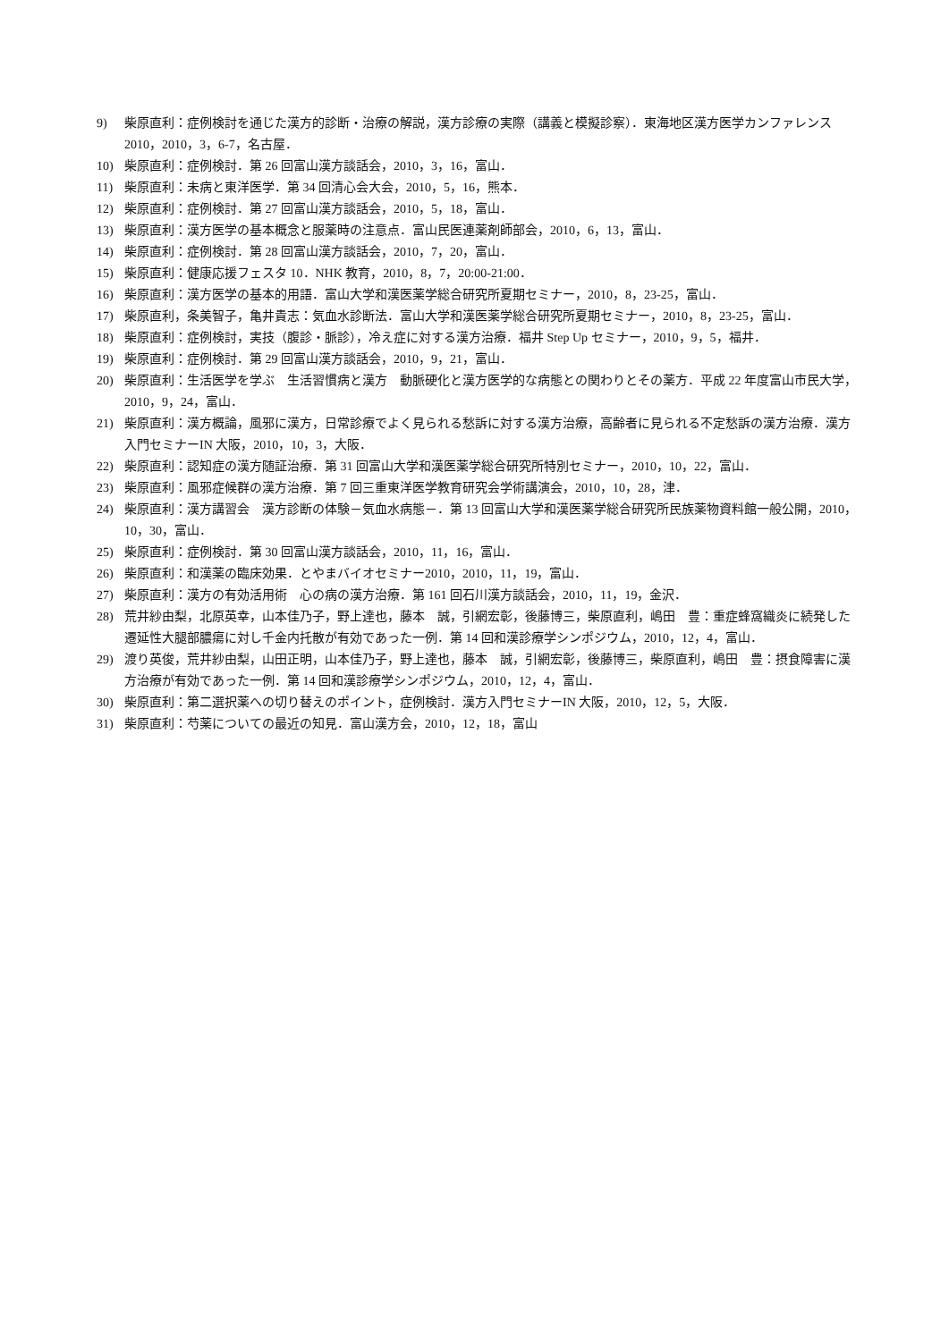9) 柴原直利：症例検討を通じた漢方的診断・治療の解説，漢方診療の実際（講義と模擬診察）．東海地区漢方医学カンファレンス 2010，2010，3，6-7，名古屋．
10) 柴原直利：症例検討．第 26 回富山漢方談話会，2010，3，16，富山．
11) 柴原直利：未病と東洋医学．第 34 回清心会大会，2010，5，16，熊本．
12) 柴原直利：症例検討．第 27 回富山漢方談話会，2010，5，18，富山．
13) 柴原直利：漢方医学の基本概念と服薬時の注意点．富山民医連薬剤師部会，2010，6，13，富山．
14) 柴原直利：症例検討．第 28 回富山漢方談話会，2010，7，20，富山．
15) 柴原直利：健康応援フェスタ 10．NHK 教育，2010，8，7，20:00-21:00．
16) 柴原直利：漢方医学の基本的用語．富山大学和漢医薬学総合研究所夏期セミナー，2010，8，23-25，富山．
17) 柴原直利，条美智子，亀井貴志：気血水診断法．富山大学和漢医薬学総合研究所夏期セミナー，2010，8，23-25，富山．
18) 柴原直利：症例検討，実技（腹診・脈診），冷え症に対する漢方治療．福井 Step Up セミナー，2010，9，5，福井．
19) 柴原直利：症例検討．第 29 回富山漢方談話会，2010，9，21，富山．
20) 柴原直利：生活医学を学ぶ　生活習慣病と漢方　動脈硬化と漢方医学的な病態との関わりとその薬方．平成 22 年度富山市民大学，2010，9，24，富山．
21) 柴原直利：漢方概論，風邪に漢方，日常診療でよく見られる愁訴に対する漢方治療，高齢者に見られる不定愁訴の漢方治療．漢方入門セミナーIN 大阪，2010，10，3，大阪．
22) 柴原直利：認知症の漢方随証治療．第 31 回富山大学和漢医薬学総合研究所特別セミナー，2010，10，22，富山．
23) 柴原直利：風邪症候群の漢方治療．第 7 回三重東洋医学教育研究会学術講演会，2010，10，28，津．
24) 柴原直利：漢方講習会　漢方診断の体験－気血水病態－．第 13 回富山大学和漢医薬学総合研究所民族薬物資料館一般公開，2010，10，30，富山．
25) 柴原直利：症例検討．第 30 回富山漢方談話会，2010，11，16，富山．
26) 柴原直利：和漢薬の臨床効果．とやまバイオセミナー2010，2010，11，19，富山．
27) 柴原直利：漢方の有効活用術　心の病の漢方治療．第 161 回石川漢方談話会，2010，11，19，金沢．
28) 荒井紗由梨，北原英幸，山本佳乃子，野上達也，藤本　誠，引網宏彰，後藤博三，柴原直利，嶋田　豊：重症蜂窩織炎に続発した遷延性大腿部膿瘍に対し千金内托散が有効であった一例．第 14 回和漢診療学シンポジウム，2010，12，4，富山．
29) 渡り英俊，荒井紗由梨，山田正明，山本佳乃子，野上達也，藤本　誠，引網宏彰，後藤博三，柴原直利，嶋田　豊：摂食障害に漢方治療が有効であった一例．第 14 回和漢診療学シンポジウム，2010，12，4，富山．
30) 柴原直利：第二選択薬への切り替えのポイント，症例検討．漢方入門セミナーIN 大阪，2010，12，5，大阪．
31) 柴原直利：芍薬についての最近の知見．富山漢方会，2010，12，18，富山